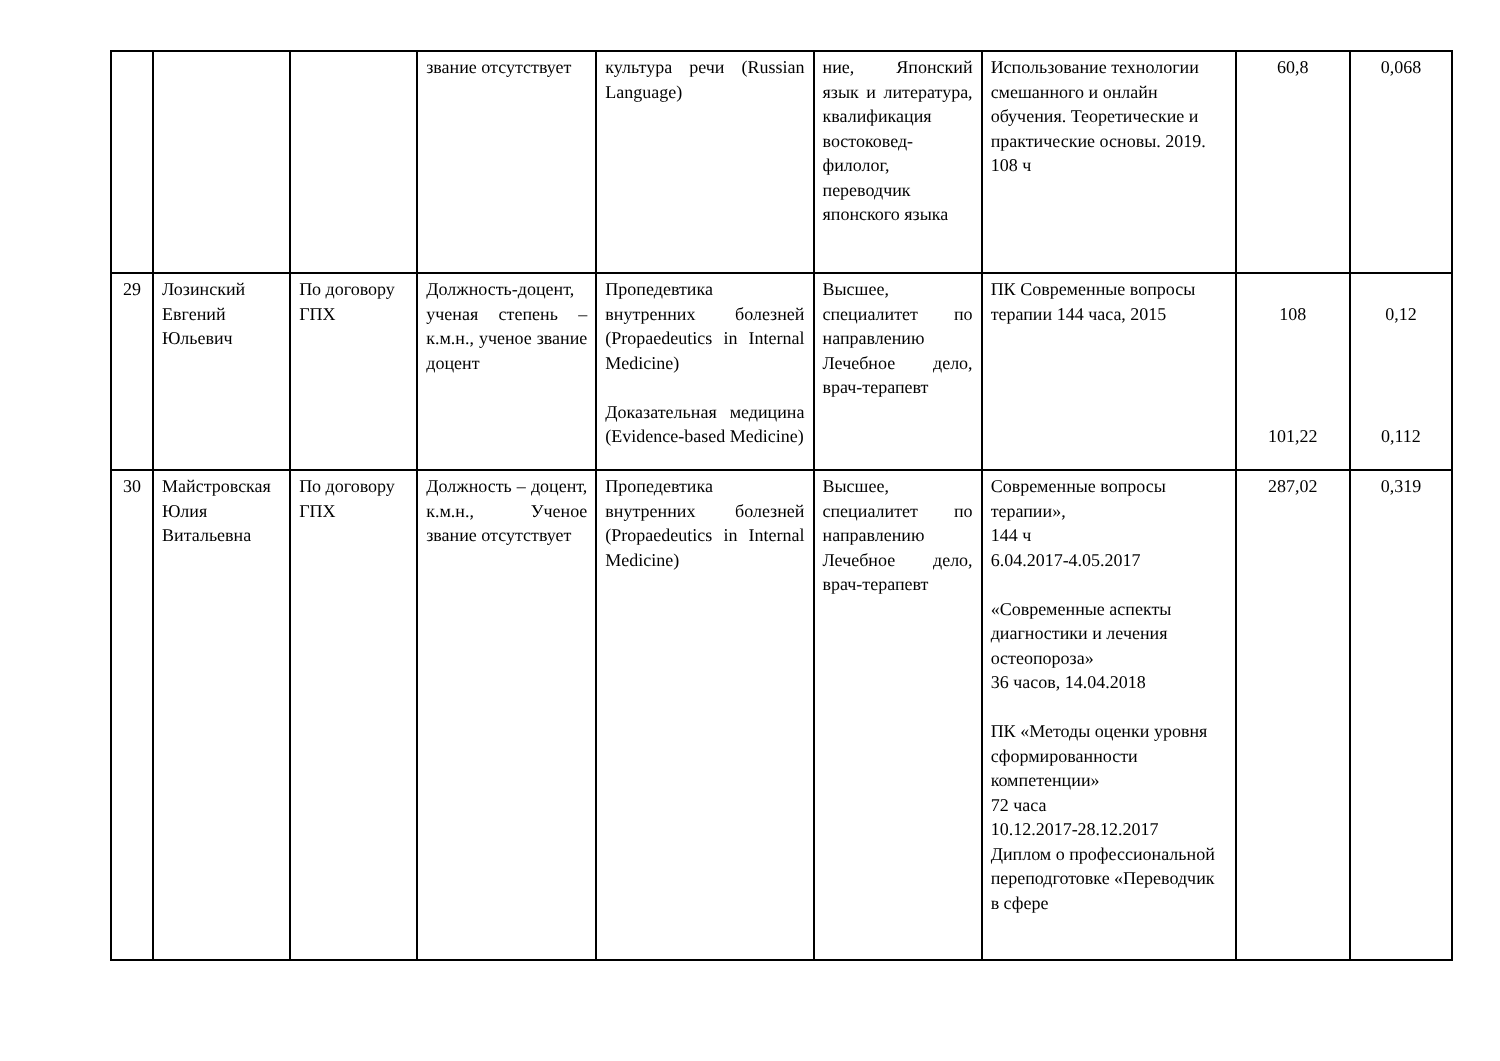| | | | звание отсутствует | культура речи (Russian Language) | ние, Японский язык и литература, квалификация востоковед-филолог, переводчик японского языка | Использование технологии смешанного и онлайн обучения. Теоретические и практические основы. 2019. 108 ч | 60,8 | 0,068 |
| 29 | Лозинский Евгений Юльевич | По договору ГПХ | Должность-доцент, ученая степень – к.м.н., ученое звание доцент | Пропедевтика внутренних болезней (Propaedeutics in Internal Medicine) Доказательная медицина (Evidence-based Medicine) | Высшее, специалитет по направлению Лечебное дело, врач-терапевт | ПК Современные вопросы терапии 144 часа, 2015 | 108 101,22 | 0,12 0,112 |
| 30 | Майстровская Юлия Витальевна | По договору ГПХ | Должность – доцент, к.м.н., Ученое звание отсутствует | Пропедевтика внутренних болезней (Propaedeutics in Internal Medicine) | Высшее, специалитет по направлению Лечебное дело, врач-терапевт | Современные вопросы терапии», 144 ч 6.04.2017-4.05.2017 «Современные аспекты диагностики и лечения остеопороза» 36 часов, 14.04.2018 ПК «Методы оценки уровня сформированности компетенции» 72 часа 10.12.2017-28.12.2017 Диплом о профессиональной переподготовке «Переводчик в сфере | 287,02 | 0,319 |